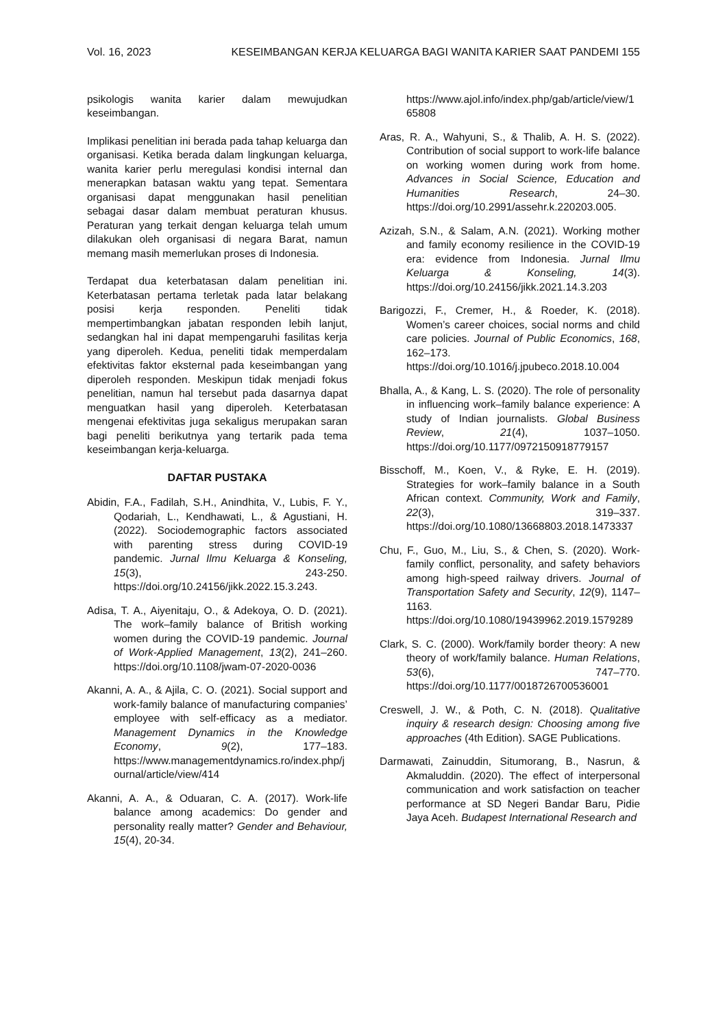Vol. 16, 2023 KESEIMBANGAN KERJA KELUARGA BAGI WANITA KARIER SAAT PANDEMI 155
psikologis wanita karier dalam mewujudkan keseimbangan.
Implikasi penelitian ini berada pada tahap keluarga dan organisasi. Ketika berada dalam lingkungan keluarga, wanita karier perlu meregulasi kondisi internal dan menerapkan batasan waktu yang tepat. Sementara organisasi dapat menggunakan hasil penelitian sebagai dasar dalam membuat peraturan khusus. Peraturan yang terkait dengan keluarga telah umum dilakukan oleh organisasi di negara Barat, namun memang masih memerlukan proses di Indonesia.
Terdapat dua keterbatasan dalam penelitian ini. Keterbatasan pertama terletak pada latar belakang posisi kerja responden. Peneliti tidak mempertimbangkan jabatan responden lebih lanjut, sedangkan hal ini dapat mempengaruhi fasilitas kerja yang diperoleh. Kedua, peneliti tidak memperdalam efektivitas faktor eksternal pada keseimbangan yang diperoleh responden. Meskipun tidak menjadi fokus penelitian, namun hal tersebut pada dasarnya dapat menguatkan hasil yang diperoleh. Keterbatasan mengenai efektivitas juga sekaligus merupakan saran bagi peneliti berikutnya yang tertarik pada tema keseimbangan kerja-keluarga.
DAFTAR PUSTAKA
Abidin, F.A., Fadilah, S.H., Anindhita, V., Lubis, F. Y., Qodariah, L., Kendhawati, L., & Agustiani, H. (2022). Sociodemographic factors associated with parenting stress during COVID-19 pandemic. Jurnal Ilmu Keluarga & Konseling, 15(3), 243-250. https://doi.org/10.24156/jikk.2022.15.3.243.
Adisa, T. A., Aiyenitaju, O., & Adekoya, O. D. (2021). The work–family balance of British working women during the COVID-19 pandemic. Journal of Work-Applied Management, 13(2), 241–260. https://doi.org/10.1108/jwam-07-2020-0036
Akanni, A. A., & Ajila, C. O. (2021). Social support and work-family balance of manufacturing companies’ employee with self-efficacy as a mediator. Management Dynamics in the Knowledge Economy, 9(2), 177–183. https://www.managementdynamics.ro/index.php/journal/article/view/414
Akanni, A. A., & Oduaran, C. A. (2017). Work-life balance among academics: Do gender and personality really matter? Gender and Behaviour, 15(4), 20-34.
https://www.ajol.info/index.php/gab/article/view/165808
Aras, R. A., Wahyuni, S., & Thalib, A. H. S. (2022). Contribution of social support to work-life balance on working women during work from home. Advances in Social Science, Education and Humanities Research, 24–30. https://doi.org/10.2991/assehr.k.220203.005.
Azizah, S.N., & Salam, A.N. (2021). Working mother and family economy resilience in the COVID-19 era: evidence from Indonesia. Jurnal Ilmu Keluarga & Konseling, 14(3). https://doi.org/10.24156/jikk.2021.14.3.203
Barigozzi, F., Cremer, H., & Roeder, K. (2018). Women’s career choices, social norms and child care policies. Journal of Public Economics, 168, 162–173. https://doi.org/10.1016/j.jpubeco.2018.10.004
Bhalla, A., & Kang, L. S. (2020). The role of personality in influencing work–family balance experience: A study of Indian journalists. Global Business Review, 21(4), 1037–1050. https://doi.org/10.1177/0972150918779157
Bisschoff, M., Koen, V., & Ryke, E. H. (2019). Strategies for work–family balance in a South African context. Community, Work and Family, 22(3), 319–337. https://doi.org/10.1080/13668803.2018.1473337
Chu, F., Guo, M., Liu, S., & Chen, S. (2020). Work-family conflict, personality, and safety behaviors among high-speed railway drivers. Journal of Transportation Safety and Security, 12(9), 1147–1163. https://doi.org/10.1080/19439962.2019.1579289
Clark, S. C. (2000). Work/family border theory: A new theory of work/family balance. Human Relations, 53(6), 747–770. https://doi.org/10.1177/0018726700536001
Creswell, J. W., & Poth, C. N. (2018). Qualitative inquiry & research design: Choosing among five approaches (4th Edition). SAGE Publications.
Darmawati, Zainuddin, Situmorang, B., Nasrun, & Akmaluddin. (2020). The effect of interpersonal communication and work satisfaction on teacher performance at SD Negeri Bandar Baru, Pidie Jaya Aceh. Budapest International Research and